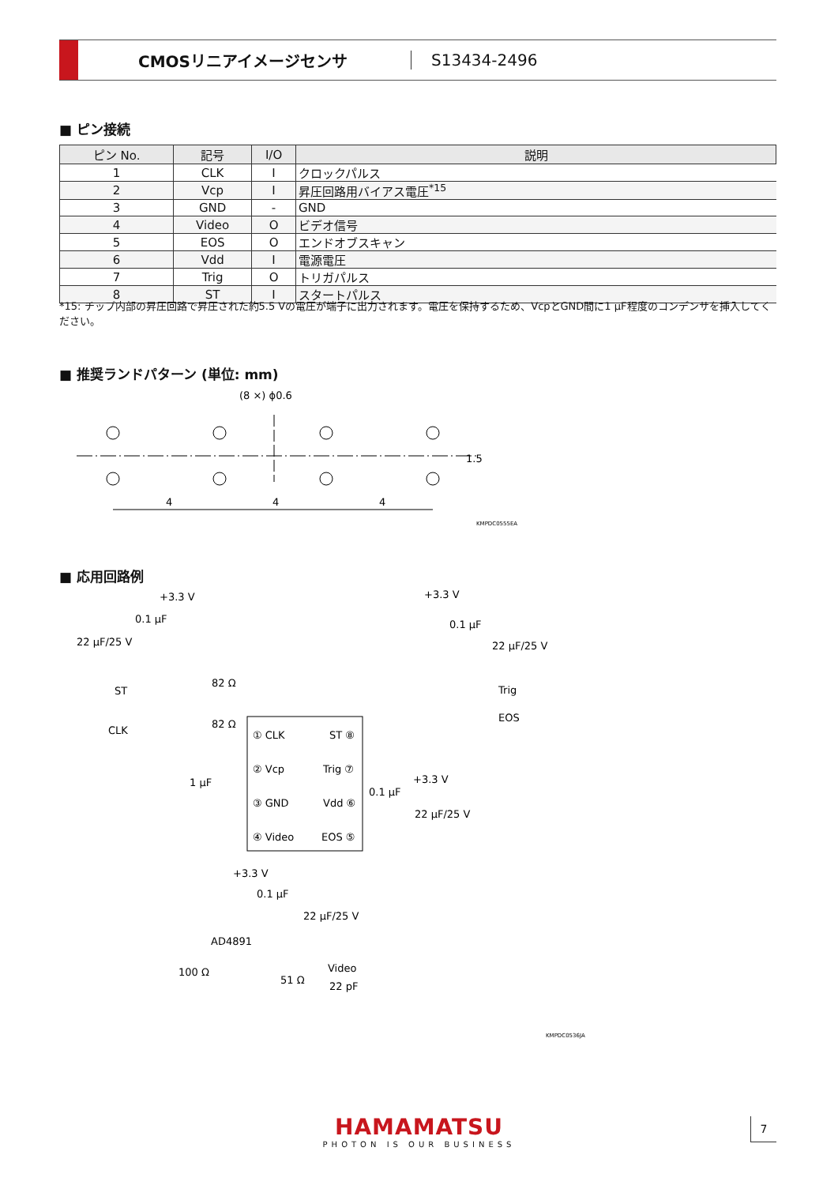CMOSリニアイメージセンサ S13434-2496
■ ピン接続
| ピン No. | 記号 | I/O | 説明 |
| --- | --- | --- | --- |
| 1 | CLK | I | クロックパルス |
| 2 | Vcp | I | 昇圧回路用バイアス電圧<sup>*15</sup> |
| 3 | GND | - | GND |
| 4 | Video | O | ビデオ信号 |
| 5 | EOS | O | エンドオブスキャン |
| 6 | Vdd | I | 電源電圧 |
| 7 | Trig | O | トリガパルス |
| 8 | ST | I | スタートパルス |
*15: チップ内部の昇圧回路で昇圧された約5.5 Vの電圧が端子に出力されます。電圧を保持するため、VcpとGND間に1 μF程度のコンデンサを挿入してください。
■ 推奨ランドパターン (単位: mm)
(8 ×) ϕ0.6
4
4
4
1.5
KMPDC0555EA
■ 応用回路例
+3.3 V
0.1 μF
22 μF/25 V
+3.3 V
0.1 μF
22 μF/25 V
ST
CLK
82 Ω
82 Ω
Trig
EOS
① CLK
ST ⑧
② Vcp
Trig ⑦
③ GND
Vdd ⑥
④ Video
EOS ⑤
1 μF
+3.3 V
0.1 μF
22 μF/25 V
+3.3 V
0.1 μF
22 μF/25 V
AD4891
100 Ω
51 Ω
Video
22 pF
KMPDC0536JA
HAMAMATSU
PHOTON IS OUR BUSINESS
7